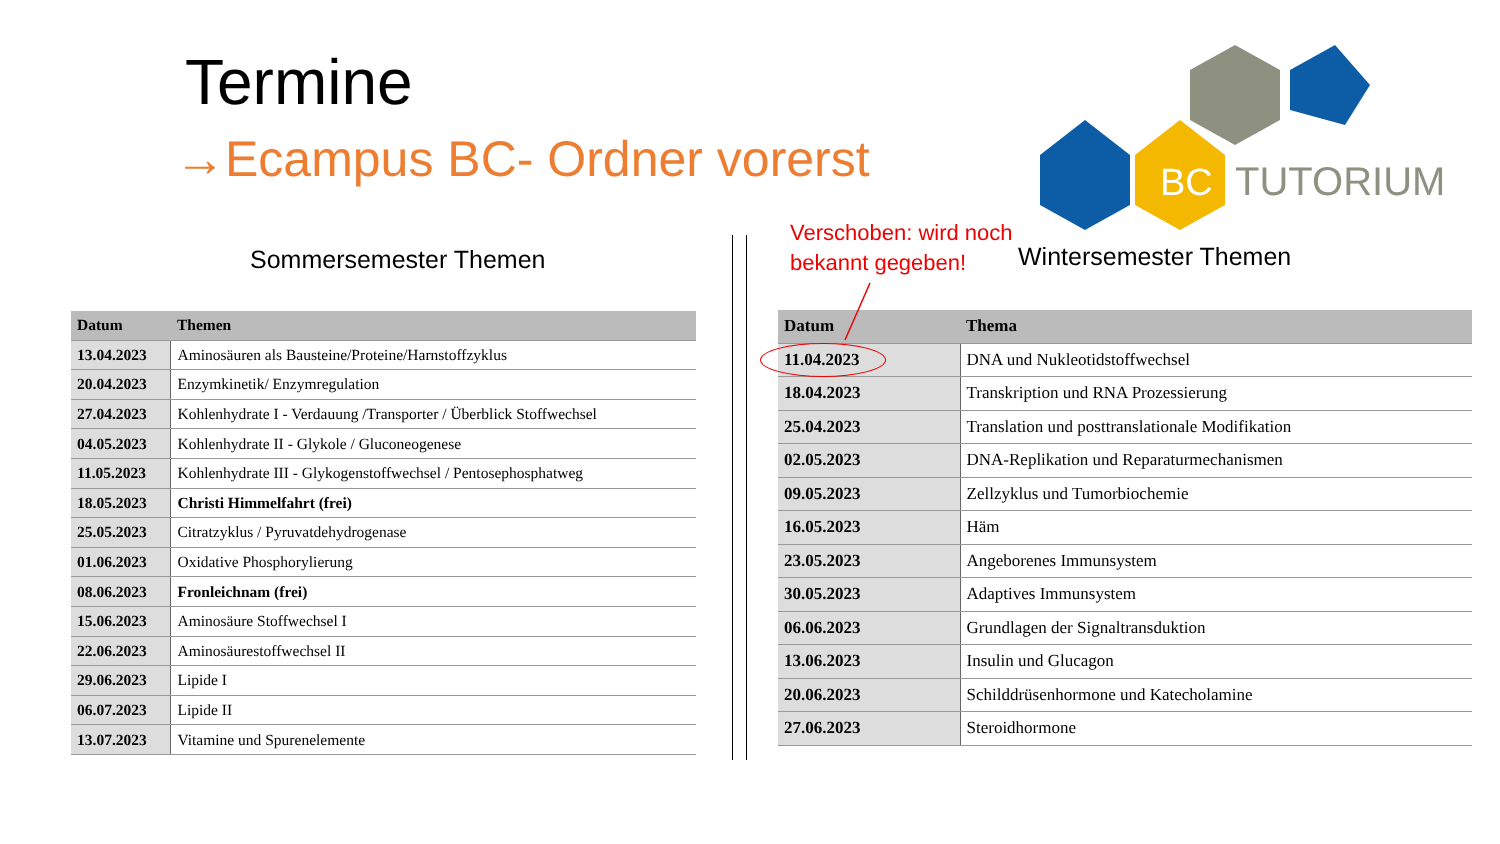Termine
→Ecampus BC- Ordner vorerst
BC
TUTORIUM
Sommersemester Themen
Verschoben: wird noch
bekannt gegeben!
Wintersemester Themen
| Datum | Themen |
| --- | --- |
| 13.04.2023 | Aminosäuren als Bausteine/Proteine/Harnstoffzyklus |
| 20.04.2023 | Enzymkinetik/ Enzymregulation |
| 27.04.2023 | Kohlenhydrate I - Verdauung /Transporter / Überblick Stoffwechsel |
| 04.05.2023 | Kohlenhydrate II - Glykole / Gluconeogenese |
| 11.05.2023 | Kohlenhydrate III - Glykogenstoffwechsel / Pentosephosphatweg |
| 18.05.2023 | Christi Himmelfahrt (frei) |
| 25.05.2023 | Citratzyklus / Pyruvatdehydrogenase |
| 01.06.2023 | Oxidative Phosphorylierung |
| 08.06.2023 | Fronleichnam (frei) |
| 15.06.2023 | Aminosäure Stoffwechsel I |
| 22.06.2023 | Aminosäurestoffwechsel II |
| 29.06.2023 | Lipide I |
| 06.07.2023 | Lipide II |
| 13.07.2023 | Vitamine und Spurenelemente |
| Datum | Thema |
| --- | --- |
| 11.04.2023 | DNA und Nukleotidstoffwechsel |
| 18.04.2023 | Transkription und RNA Prozessierung |
| 25.04.2023 | Translation und posttranslationale Modifikation |
| 02.05.2023 | DNA-Replikation und Reparaturmechanismen |
| 09.05.2023 | Zellzyklus und Tumorbiochemie |
| 16.05.2023 | Häm |
| 23.05.2023 | Angeborenes Immunsystem |
| 30.05.2023 | Adaptives Immunsystem |
| 06.06.2023 | Grundlagen der Signaltransduktion |
| 13.06.2023 | Insulin und Glucagon |
| 20.06.2023 | Schilddrüsenhormone und Katecholamine |
| 27.06.2023 | Steroidhormone |